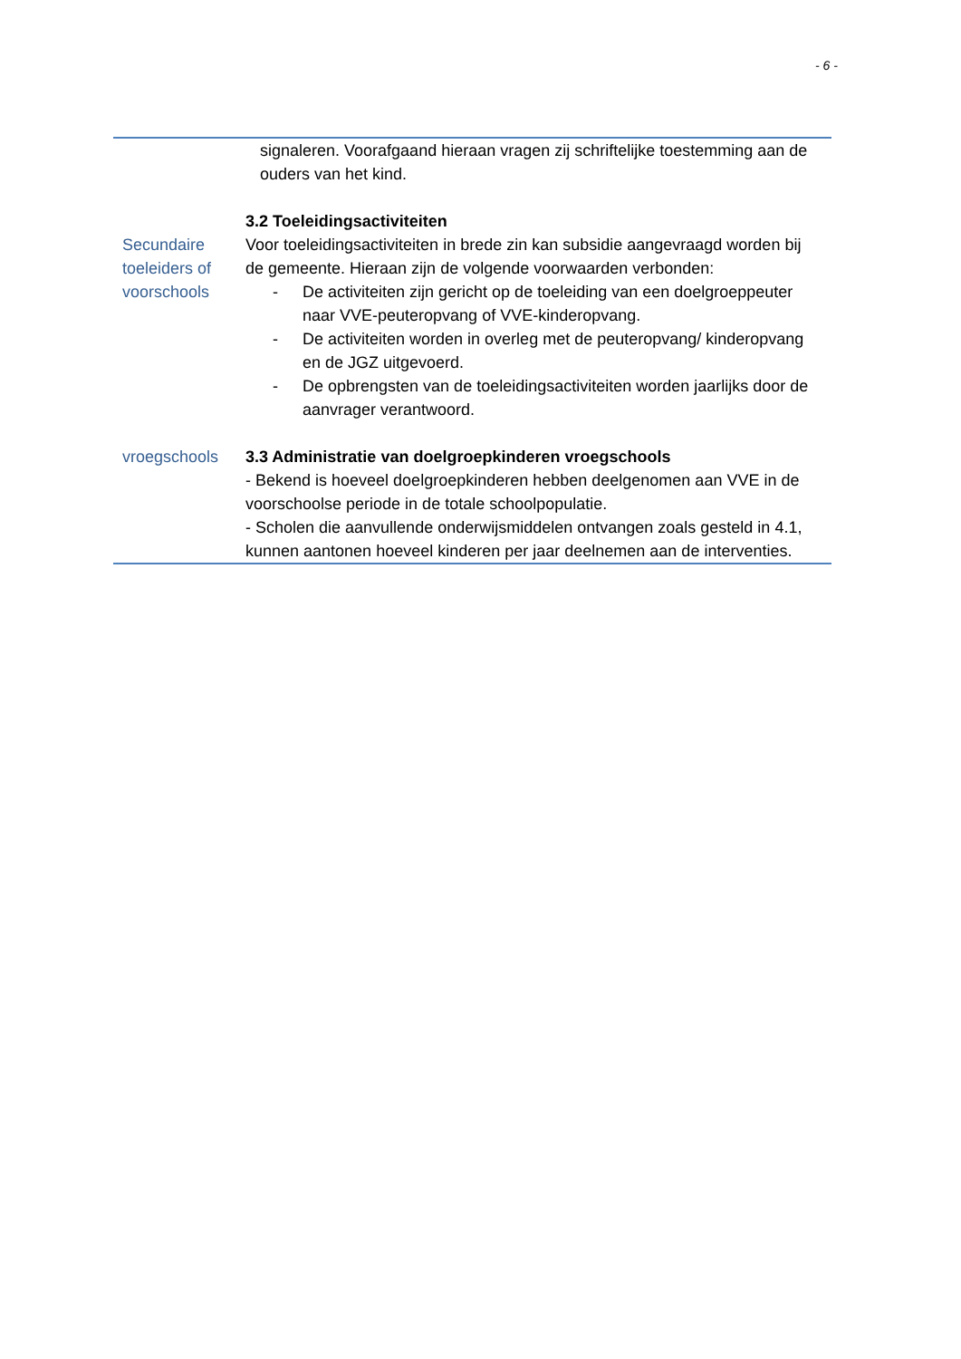- 6 -
| | signaleren. Voorafgaand hieraan vragen zij schriftelijke toestemming aan de ouders van het kind. |
| Secundaire toeleiders of voorschools | 3.2 Toeleidingsactiviteiten Voor toeleidingsactiviteiten in brede zin kan subsidie aangevraagd worden bij de gemeente. Hieraan zijn de volgende voorwaarden verbonden: - De activiteiten zijn gericht op de toeleiding van een doelgroeppeuter naar VVE-peuteropvang of VVE-kinderopvang. - De activiteiten worden in overleg met de peuteropvang/ kinderopvang en de JGZ uitgevoerd. - De opbrengsten van de toeleidingsactiviteiten worden jaarlijks door de aanvrager verantwoord. |
| vroegschools | 3.3 Administratie van doelgroepkinderen vroegschools - Bekend is hoeveel doelgroepkinderen hebben deelgenomen aan VVE in de voorschoolse periode in de totale schoolpopulatie. - Scholen die aanvullende onderwijsmiddelen ontvangen zoals gesteld in 4.1, kunnen aantonen hoeveel kinderen per jaar deelnemen aan de interventies. |